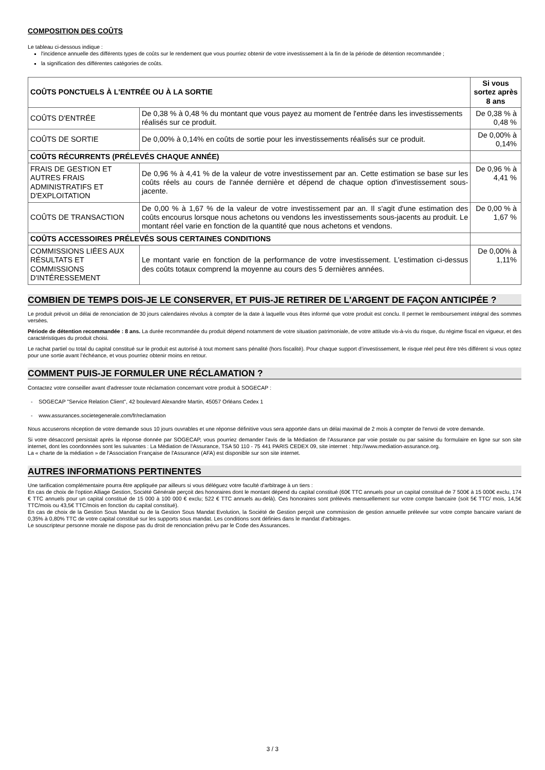COMPOSITION DES COÛTS
Le tableau ci-dessous indique :
l'incidence annuelle des différents types de coûts sur le rendement que vous pourriez obtenir de votre investissement à la fin de la période de détention recommandée ;
la signification des différentes catégories de coûts.
| COÛTS PONCTUELS À L'ENTRÉE OU À LA SORTIE | | Si vous sortez après 8 ans |
| --- | --- | --- |
| COÛTS D'ENTRÉE | De 0,38 % à 0,48 % du montant que vous payez au moment de l'entrée dans les investissements réalisés sur ce produit. | De 0,38 % à 0,48 % |
| COÛTS DE SORTIE | De 0,00% à 0,14% en coûts de sortie pour les investissements réalisés sur ce produit. | De 0,00% à 0,14% |
| COÛTS RÉCURRENTS (PRÉLEVÉS CHAQUE ANNÉE) | | |
| FRAIS DE GESTION ET AUTRES FRAIS ADMINISTRATIFS ET D'EXPLOITATION | De 0,96 % à 4,41 % de la valeur de votre investissement par an. Cette estimation se base sur les coûts réels au cours de l'année dernière et dépend de chaque option d'investissement sous-jacente. | De 0,96 % à 4,41 % |
| COÛTS DE TRANSACTION | De 0,00 % à 1,67 % de la valeur de votre investissement par an. Il s'agit d'une estimation des coûts encourus lorsque nous achetons ou vendons les investissements sous-jacents au produit. Le montant réel varie en fonction de la quantité que nous achetons et vendons. | De 0,00 % à 1,67 % |
| COÛTS ACCESSOIRES PRÉLEVÉS SOUS CERTAINES CONDITIONS | | |
| COMMISSIONS LIÉES AUX RÉSULTATS ET COMMISSIONS D'INTÉRESSEMENT | Le montant varie en fonction de la performance de votre investissement. L'estimation ci-dessus des coûts totaux comprend la moyenne au cours des 5 dernières années. | De 0,00% à 1,11% |
COMBIEN DE TEMPS DOIS-JE LE CONSERVER, ET PUIS-JE RETIRER DE L'ARGENT DE FAÇON ANTICIPÉE ?
Le produit prévoit un délai de renonciation de 30 jours calendaires révolus à compter de la date à laquelle vous êtes informé que votre produit est conclu. Il permet le remboursement intégral des sommes versées.
Période de détention recommandée : 8 ans. La durée recommandée du produit dépend notamment de votre situation patrimoniale, de votre attitude vis-à-vis du risque, du régime fiscal en vigueur, et des caractéristiques du produit choisi.
Le rachat partiel ou total du capital constitué sur le produit est autorisé à tout moment sans pénalité (hors fiscalité). Pour chaque support d’investissement, le risque réel peut être très différent si vous optez pour une sortie avant l’échéance, et vous pourriez obtenir moins en retour.
COMMENT PUIS-JE FORMULER UNE RÉCLAMATION ?
Contactez votre conseiller avant d'adresser toute réclamation concernant votre produit à SOGECAP :
- SOGECAP "Service Relation Client", 42 boulevard Alexandre Martin, 45057 Orléans Cedex 1
- www.assurances.societegenerale.com/fr/reclamation
Nous accuserons réception de votre demande sous 10 jours ouvrables et une réponse définitive vous sera apportée dans un délai maximal de 2 mois à compter de l'envoi de votre demande.
Si votre désaccord persistait après la réponse donnée par SOGECAP, vous pourriez demander l'avis de la Médiation de l'Assurance par voie postale ou par saisine du formulaire en ligne sur son site internet, dont les coordonnées sont les suivantes : La Médiation de l'Assurance, TSA 50 110 - 75 441 PARIS CEDEX 09, site internet : http://www.mediation-assurance.org.
La « charte de la médiation » de l'Association Française de l'Assurance (AFA) est disponible sur son site internet.
AUTRES INFORMATIONS PERTINENTES
Une tarification complémentaire pourra être appliquée par ailleurs si vous déléguez votre faculté d'arbitrage à un tiers :
En cas de choix de l’option Alliage Gestion, Société Générale perçoit des honoraires dont le montant dépend du capital constitué (60€ TTC annuels pour un capital constitué de 7 500€ à 15 000€ exclu, 174 € TTC annuels pour un capital constitué de 15 000 à 100 000 € exclu; 522 € TTC annuels au-delà). Ces honoraires sont prélevés mensuellement sur votre compte bancaire (soit 5€ TTC/ mois, 14,5€ TTC/mois ou 43,5€ TTC/mois en fonction du capital constitué).
En cas de choix de la Gestion Sous Mandat ou de la Gestion Sous Mandat Evolution, la Société de Gestion perçoit une commission de gestion annuelle prélevée sur votre compte bancaire variant de 0,35% à 0,80% TTC de votre capital constitué sur les supports sous mandat. Les conditions sont définies dans le mandat d'arbitrages.
Le souscripteur personne morale ne dispose pas du droit de renonciation prévu par le Code des Assurances.
3 / 3